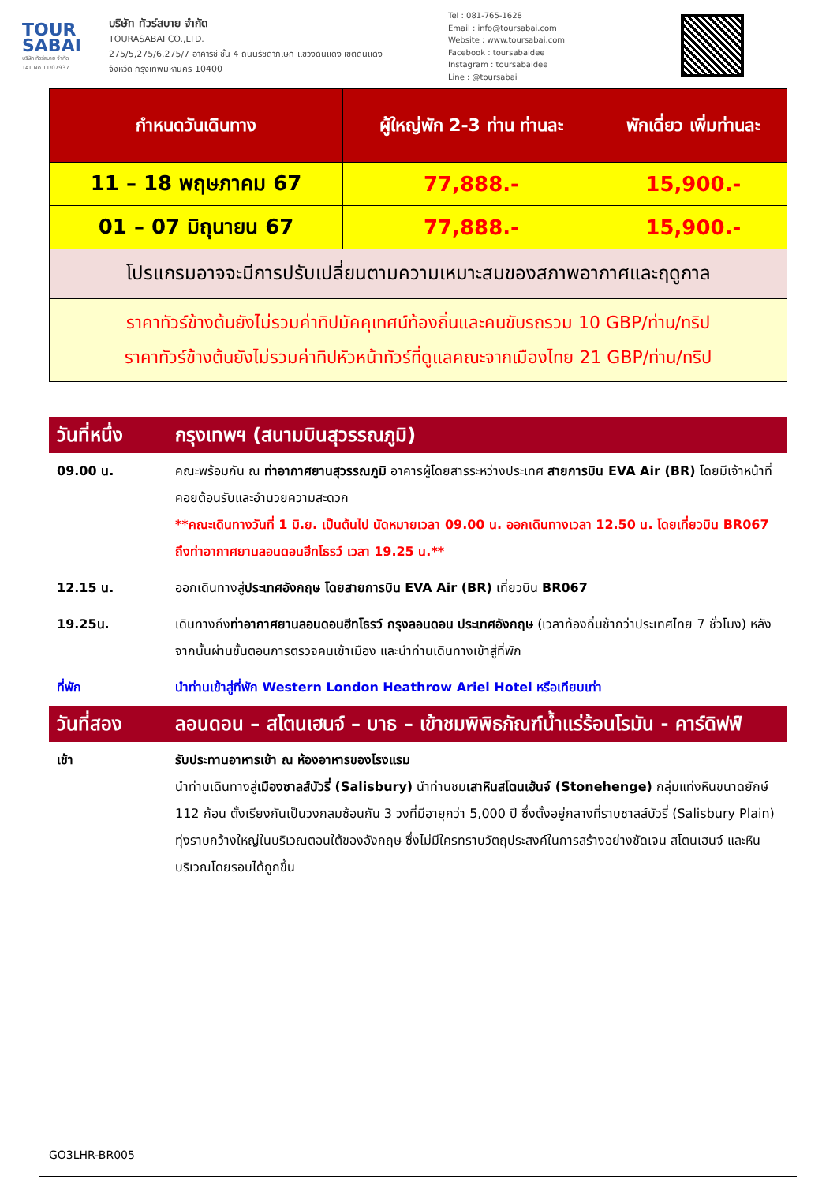TOUR SABAI
บริษัท ทัวร์สบาย จำกัด
TAT No.11/07937
บริษัท ทัวร์สบาย จำกัด
TOURASABAI CO.,LTD.
275/5,275/6,275/7 อาคารชี ชั้น 4 ถนนรัชดาภิเษก แขวงดินแดง เขตดินแดง
จังหวัด กรุงเทพมหานคร 10400
Tel : 081-765-1628
Email : info@toursabai.com
Website : www.toursabai.com
Facebook : toursabaidee
Instagram : toursabaidee
Line : @toursabai
| กำหนดวันเดินทาง | ผู้ใหญ่พัก 2-3 ท่าน ท่านละ | พักเดี่ยว เพิ่มท่านละ |
| --- | --- | --- |
| 11 – 18 พฤษภาคม 67 | 77,888.- | 15,900.- |
| 01 – 07 มิถุนายน 67 | 77,888.- | 15,900.- |
| โปรแกรมอาจจะมีการปรับเปลี่ยนตามความเหมาะสมของสภาพอากาศและฤดูกาล | | |
| ราคาทัวร์ข้างต้นยังไม่รวมค่าทิปมัคคุเทศน์ท้องถิ่นและคนขับรถรวม 10 GBP/ท่าน/ทริป ราคาทัวร์ข้างต้นยังไม่รวมค่าทิปหัวหน้าทัวร์ที่ดูแลคณะจากเมืองไทย 21 GBP/ท่าน/ทริป | | |
| วันที่หนึ่ง | กรุงเทพฯ (สนามบินสุวรรณภูมิ) |
| 09.00 น. | คณะพร้อมกัน ณ ท่าอากาศยานสุวรรณภูมิ อาคารผู้โดยสารระหว่างประเทศ สายการบิน EVA Air (BR) โดยมีเจ้าหน้าที่คอยต้อนรับและอำนวยความสะดวก **คณะเดินทางวันที่ 1 มิ.ย. เป็นต้นไป นัดหมายเวลา 09.00 น. ออกเดินทางเวลา 12.50 น. โดยเที่ยวบิน BR067 ถึงท่าอากาศยานลอนดอนฮีทโธรว์ เวลา 19.25 น.** |
| 12.15 น. | ออกเดินทางสู่ ประเทศอังกฤษ โดยสายการบิน EVA Air (BR) เที่ยวบิน BR067 |
| 19.25น. | เดินทางถึง ท่าอากาศยานลอนดอนฮีทโธรว์ กรุงลอนดอน ประเทศอังกฤษ (เวลาท้องถิ่นช้ากว่าประเทศไทย 7 ชั่วโมง) หลังจากนั้นผ่านขั้นตอนการตรวจคนเข้าเมือง และนำท่านเดินทางเข้าสู่ที่พัก |
| ที่พัก | นำท่านเข้าสู่ที่พัก Western London Heathrow Ariel Hotel หรือเทียบเท่า |
| วันที่สอง | ลอนดอน – สโตนเฮนจ์ – บาธ – เข้าชมพิพิธภัณฑ์น้ำแร่ร้อนโรมัน - คาร์ดิฟฟ์ |
| เช้า | รับประทานอาหารเช้า ณ ห้องอาหารของโรงแรม นำท่านเดินทางสู่ เมืองซาลส์บัวรี่ (Salisbury) นำท่านชม เสาหินสโตนเฮ้นจ์ (Stonehenge) กลุ่มแท่งหินขนาดยักษ์ 112 ก้อน ตั้งเรียงกันเป็นวงกลมซ้อนกัน 3 วงที่มีอายุกว่า 5,000 ปี ซึ่งตั้งอยู่กลางที่ราบซาลส์บัวรี่ (Salisbury Plain) ทุ่งราบกว้างใหญ่ในบริเวณตอนใต้ของอังกฤษ ซึ่งไม่มีใครทราบวัตถุประสงค์ในการสร้างอย่างชัดเจน สโตนเฮนจ์ และหินบริเวณโดยรอบได้ถูกขึ้น |
GO3LHR-BR005